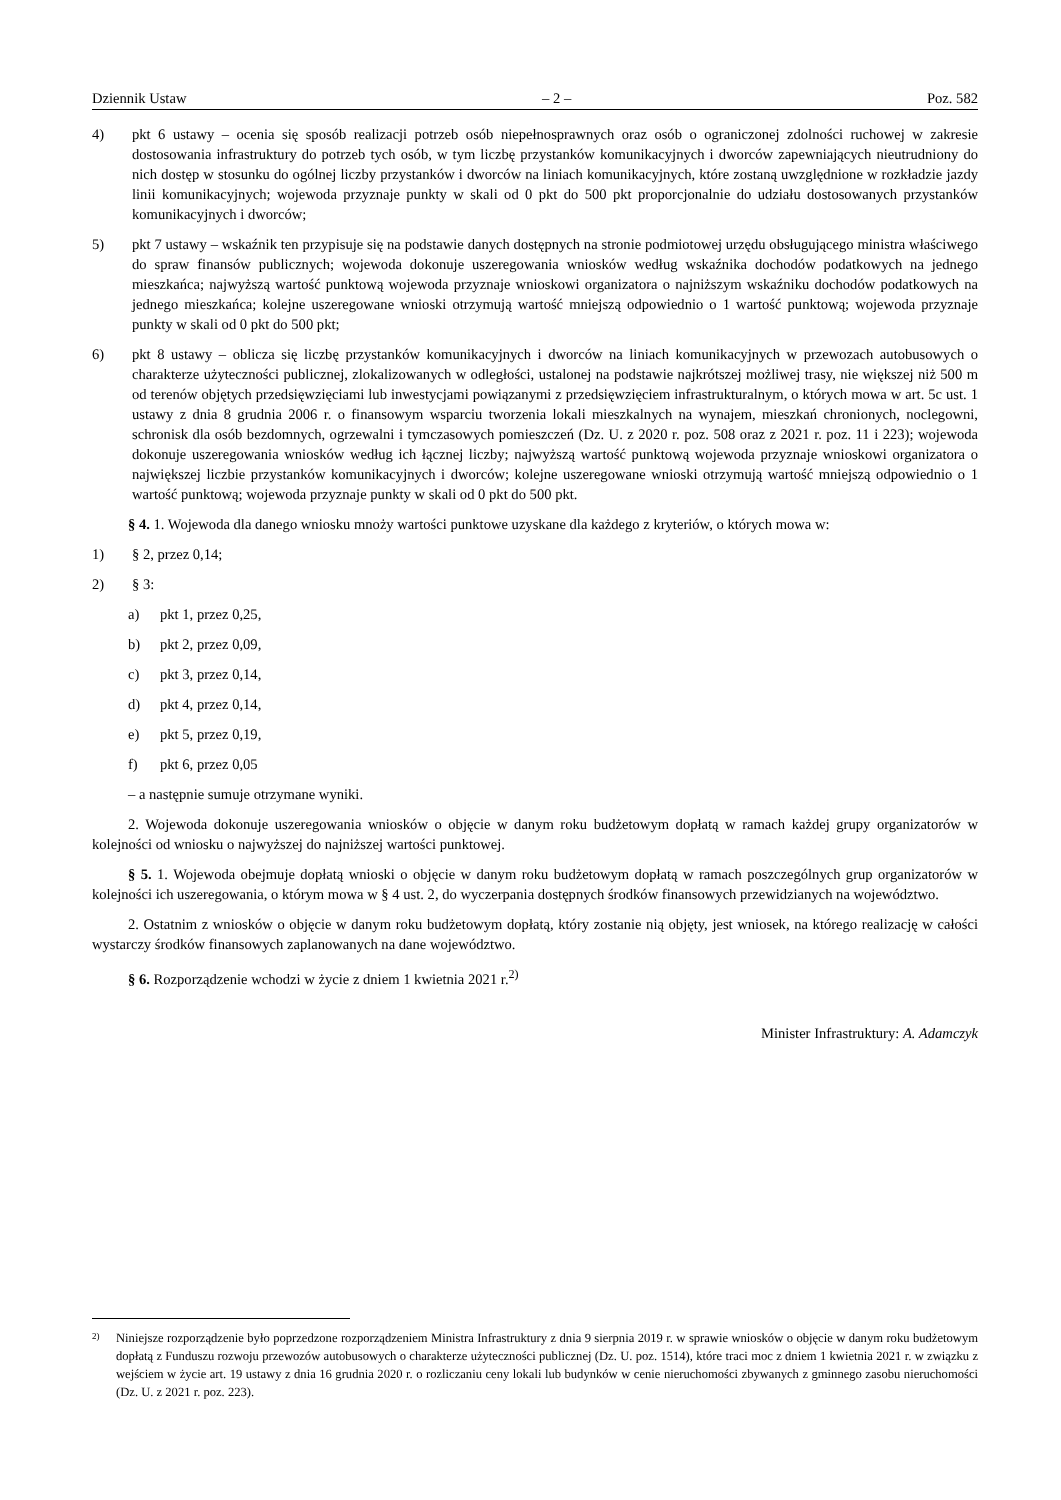Dziennik Ustaw – 2 – Poz. 582
4) pkt 6 ustawy – ocenia się sposób realizacji potrzeb osób niepełnosprawnych oraz osób o ograniczonej zdolności ruchowej w zakresie dostosowania infrastruktury do potrzeb tych osób, w tym liczbę przystanków komunikacyjnych i dworców zapewniających nieutrudniony do nich dostęp w stosunku do ogólnej liczby przystanków i dworców na liniach komunikacyjnych, które zostaną uwzględnione w rozkładzie jazdy linii komunikacyjnych; wojewoda przyznaje punkty w skali od 0 pkt do 500 pkt proporcjonalnie do udziału dostosowanych przystanków komunikacyjnych i dworców;
5) pkt 7 ustawy – wskaźnik ten przypisuje się na podstawie danych dostępnych na stronie podmiotowej urzędu obsługującego ministra właściwego do spraw finansów publicznych; wojewoda dokonuje uszeregowania wniosków według wskaźnika dochodów podatkowych na jednego mieszkańca; najwyższą wartość punktową wojewoda przyznaje wnioskowi organizatora o najniższym wskaźniku dochodów podatkowych na jednego mieszkańca; kolejne uszeregowane wnioski otrzymują wartość mniejszą odpowiednio o 1 wartość punktową; wojewoda przyznaje punkty w skali od 0 pkt do 500 pkt;
6) pkt 8 ustawy – oblicza się liczbę przystanków komunikacyjnych i dworców na liniach komunikacyjnych w przewozach autobusowych o charakterze użyteczności publicznej, zlokalizowanych w odległości, ustalonej na podstawie najkrótszej możliwej trasy, nie większej niż 500 m od terenów objętych przedsięwzięciami lub inwestycjami powiązanymi z przedsięwzięciem infrastrukturalnym, o których mowa w art. 5c ust. 1 ustawy z dnia 8 grudnia 2006 r. o finansowym wsparciu tworzenia lokali mieszkalnych na wynajem, mieszkań chronionych, noclegowni, schronisk dla osób bezdomnych, ogrzewalni i tymczasowych pomieszczeń (Dz. U. z 2020 r. poz. 508 oraz z 2021 r. poz. 11 i 223); wojewoda dokonuje uszeregowania wniosków według ich łącznej liczby; najwyższą wartość punktową wojewoda przyznaje wnioskowi organizatora o największej liczbie przystanków komunikacyjnych i dworców; kolejne uszeregowane wnioski otrzymują wartość mniejszą odpowiednio o 1 wartość punktową; wojewoda przyznaje punkty w skali od 0 pkt do 500 pkt.
§ 4. 1. Wojewoda dla danego wniosku mnoży wartości punktowe uzyskane dla każdego z kryteriów, o których mowa w:
1) § 2, przez 0,14;
2) § 3:
a) pkt 1, przez 0,25,
b) pkt 2, przez 0,09,
c) pkt 3, przez 0,14,
d) pkt 4, przez 0,14,
e) pkt 5, przez 0,19,
f) pkt 6, przez 0,05
– a następnie sumuje otrzymane wyniki.
2. Wojewoda dokonuje uszeregowania wniosków o objęcie w danym roku budżetowym dopłatą w ramach każdej grupy organizatorów w kolejności od wniosku o najwyższej do najniższej wartości punktowej.
§ 5. 1. Wojewoda obejmuje dopłatą wnioski o objęcie w danym roku budżetowym dopłatą w ramach poszczególnych grup organizatorów w kolejności ich uszeregowania, o którym mowa w § 4 ust. 2, do wyczerpania dostępnych środków finansowych przewidzianych na województwo.
2. Ostatnim z wniosków o objęcie w danym roku budżetowym dopłatą, który zostanie nią objęty, jest wniosek, na którego realizację w całości wystarczy środków finansowych zaplanowanych na dane województwo.
§ 6. Rozporządzenie wchodzi w życie z dniem 1 kwietnia 2021 r.<sup>2)</sup>
Minister Infrastruktury: A. Adamczyk
2) Niniejsze rozporządzenie było poprzedzone rozporządzeniem Ministra Infrastruktury z dnia 9 sierpnia 2019 r. w sprawie wniosków o objęcie w danym roku budżetowym dopłatą z Funduszu rozwoju przewozów autobusowych o charakterze użyteczności publicznej (Dz. U. poz. 1514), które traci moc z dniem 1 kwietnia 2021 r. w związku z wejściem w życie art. 19 ustawy z dnia 16 grudnia 2020 r. o rozliczaniu ceny lokali lub budynków w cenie nieruchomości zbywanych z gminnego zasobu nieruchomości (Dz. U. z 2021 r. poz. 223).